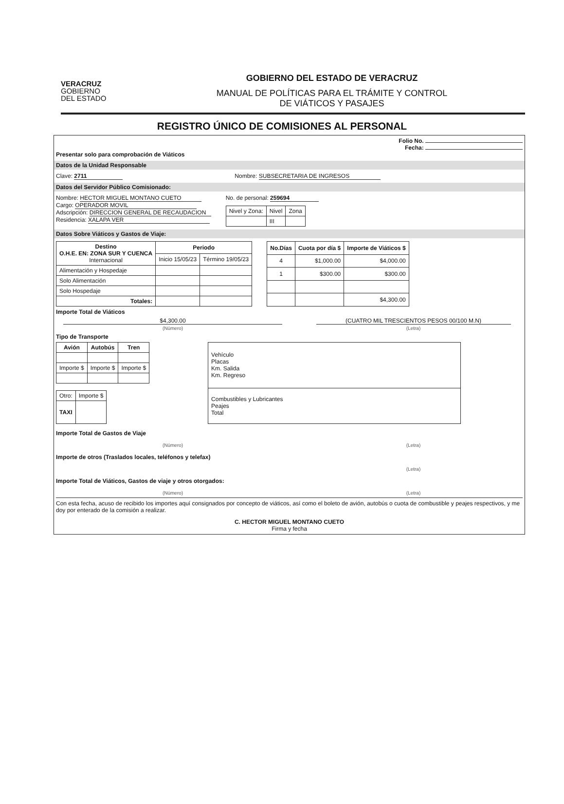VERACRUZ
GOBIERNO
DEL ESTADO
GOBIERNO DEL ESTADO DE VERACRUZ
MANUAL DE POLÍTICAS PARA EL TRÁMITE Y CONTROL
DE VIÁTICOS Y PASAJES
REGISTRO ÚNICO DE COMISIONES AL PERSONAL
Folio No.
Fecha:
Presentar solo para comprobación de Viáticos
Datos de la Unidad Responsable
Clave: 2711 Nombre: SUBSECRETARIA DE INGRESOS
Datos del Servidor Público Comisionado:
Nombre: HECTOR MIGUEL MONTANO CUETO
Cargo: OPERADOR MOVIL
Adscripción: DIRECCION GENERAL DE RECAUDACION
Residencia: XALAPA VER
No. de personal: 259694
| Nivel y Zona: | Nivel | Zona |
| | III | |
Datos Sobre Viáticos y Gastos de Viaje:
| Destino O.H.E. EN: ZONA SUR Y CUENCA Internacional | Periodo | |
| --- | --- | --- |
| | Inicio 15/05/23 | Término 19/05/23 |
| Alimentación y Hospedaje | | |
| Solo Alimentación | | |
| Solo Hospedaje | | |
| Totales: | | |
| No.Días | Cuota por día $ | Importe de Viáticos $ |
| --- | --- | --- |
| 4 | $1,000.00 | $4,000.00 |
| 1 | $300.00 | $300.00 |
| | | $4,300.00 |
Importe Total de Viáticos
$4,300.00
(Número)
(CUATRO MIL TRESCIENTOS PESOS 00/100 M.N)
(Letra)
Tipo de Transporte
| Avión | Autobús | Tren |
| --- | --- | --- |
| Importe $ | Importe $ | Importe $ |
| Otro: | Importe $ |
| TAXI | |
| Vehículo Placas Km. Salida Km. Regreso |
| Combustibles y Lubricantes Peajes Total |
Importe Total de Gastos de Viaje
(Número) (Letra)
Importe de otros (Traslados locales, teléfonos y telefax)
(Letra)
Importe Total de Viáticos, Gastos de viaje y otros otorgados:
(Número) (Letra)
Con esta fecha, acuso de recibido los importes aquí consignados por concepto de viáticos, así como el boleto de avión, autobús o cuota de combustible y peajes respectivos, y me doy por enterado de la comisión a realizar.
C. HECTOR MIGUEL MONTANO CUETO
Firma y fecha